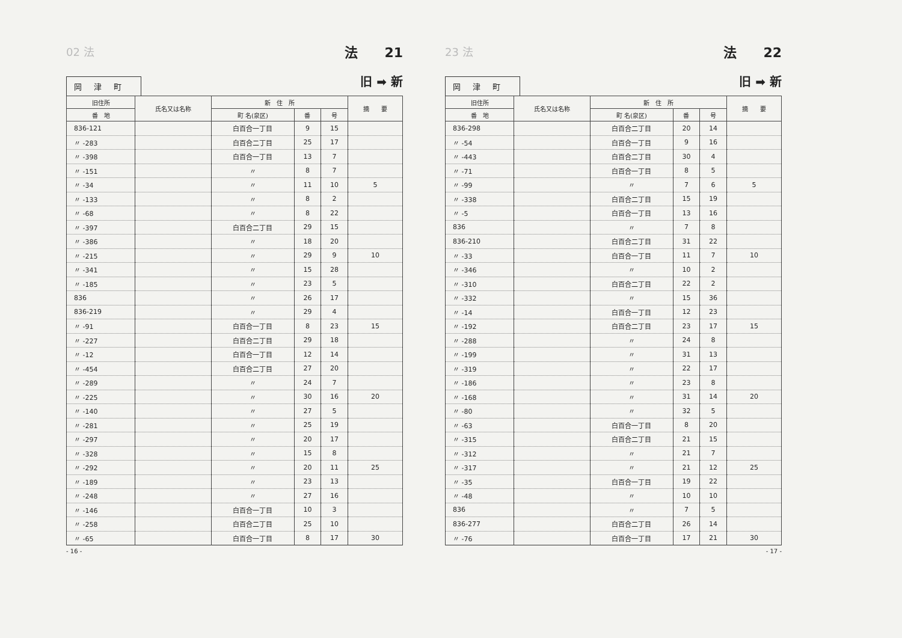02 法 法　　21
岡津町
旧 ➡ 新
| 旧住所 | 氏名又は名称 | 新 住 所 | | | 摘 要 |
| --- | --- | --- | --- | --- | --- |
| 番 地 | | 町 名(泉区) | 番 | 号 | |
| 836-121 | | 白百合一丁目 | 9 | 15 | |
| 〃 -283 | | 白百合二丁目 | 25 | 17 | |
| 〃 -398 | | 白百合一丁目 | 13 | 7 | |
| 〃 -151 | | 〃 | 8 | 7 | |
| 〃 -34 | | 〃 | 11 | 10 | 5 |
| 〃 -133 | | 〃 | 8 | 2 | |
| 〃 -68 | | 〃 | 8 | 22 | |
| 〃 -397 | | 白百合二丁目 | 29 | 15 | |
| 〃 -386 | | 〃 | 18 | 20 | |
| 〃 -215 | | 〃 | 29 | 9 | 10 |
| 〃 -341 | | 〃 | 15 | 28 | |
| 〃 -185 | | 〃 | 23 | 5 | |
| 836 | | 〃 | 26 | 17 | |
| 836-219 | | 〃 | 29 | 4 | |
| 〃 -91 | | 白百合一丁目 | 8 | 23 | 15 |
| 〃 -227 | | 白百合二丁目 | 29 | 18 | |
| 〃 -12 | | 白百合一丁目 | 12 | 14 | |
| 〃 -454 | | 白百合二丁目 | 27 | 20 | |
| 〃 -289 | | 〃 | 24 | 7 | |
| 〃 -225 | | 〃 | 30 | 16 | 20 |
| 〃 -140 | | 〃 | 27 | 5 | |
| 〃 -281 | | 〃 | 25 | 19 | |
| 〃 -297 | | 〃 | 20 | 17 | |
| 〃 -328 | | 〃 | 15 | 8 | |
| 〃 -292 | | 〃 | 20 | 11 | 25 |
| 〃 -189 | | 〃 | 23 | 13 | |
| 〃 -248 | | 〃 | 27 | 16 | |
| 〃 -146 | | 白百合一丁目 | 10 | 3 | |
| 〃 -258 | | 白百合二丁目 | 25 | 10 | |
| 〃 -65 | | 白百合一丁目 | 8 | 17 | 30 |
- 16 -
23 法 法　　22
岡津町
旧 ➡ 新
| 旧住所 | 氏名又は名称 | 新 住 所 | | | 摘 要 |
| --- | --- | --- | --- | --- | --- |
| 番 地 | | 町 名(泉区) | 番 | 号 | |
| 836-298 | | 白百合二丁目 | 20 | 14 | |
| 〃 -54 | | 白百合一丁目 | 9 | 16 | |
| 〃 -443 | | 白百合二丁目 | 30 | 4 | |
| 〃 -71 | | 白百合一丁目 | 8 | 5 | |
| 〃 -99 | | 〃 | 7 | 6 | 5 |
| 〃 -338 | | 白百合二丁目 | 15 | 19 | |
| 〃 -5 | | 白百合一丁目 | 13 | 16 | |
| 836 | | 〃 | 7 | 8 | |
| 836-210 | | 白百合二丁目 | 31 | 22 | |
| 〃 -33 | | 白百合一丁目 | 11 | 7 | 10 |
| 〃 -346 | | 〃 | 10 | 2 | |
| 〃 -310 | | 白百合二丁目 | 22 | 2 | |
| 〃 -332 | | 〃 | 15 | 36 | |
| 〃 -14 | | 白百合一丁目 | 12 | 23 | |
| 〃 -192 | | 白百合二丁目 | 23 | 17 | 15 |
| 〃 -288 | | 〃 | 24 | 8 | |
| 〃 -199 | | 〃 | 31 | 13 | |
| 〃 -319 | | 〃 | 22 | 17 | |
| 〃 -186 | | 〃 | 23 | 8 | |
| 〃 -168 | | 〃 | 31 | 14 | 20 |
| 〃 -80 | | 〃 | 32 | 5 | |
| 〃 -63 | | 白百合一丁目 | 8 | 20 | |
| 〃 -315 | | 白百合二丁目 | 21 | 15 | |
| 〃 -312 | | 〃 | 21 | 7 | |
| 〃 -317 | | 〃 | 21 | 12 | 25 |
| 〃 -35 | | 白百合一丁目 | 19 | 22 | |
| 〃 -48 | | 〃 | 10 | 10 | |
| 836 | | 〃 | 7 | 5 | |
| 836-277 | | 白百合二丁目 | 26 | 14 | |
| 〃 -76 | | 白百合一丁目 | 17 | 21 | 30 |
- 17 -